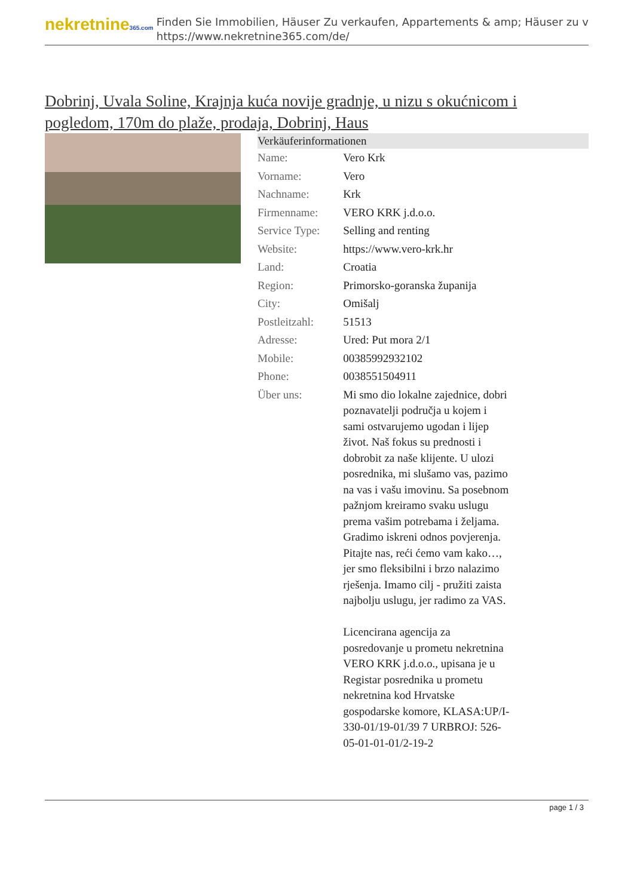nekretnine365.com
Finden Sie Immobilien, Häuser Zu verkaufen, Appartements & amp; Häuser zu v
https://www.nekretnine365.com/de/
Dobrinj, Uvala Soline, Krajnja kuća novije gradnje, u nizu s okućnicom i pogledom, 170m do plaže, prodaja, Dobrinj, Haus
| Verkäuferinformationen | |
| --- | --- |
| Name: | Vero Krk |
| Vorname: | Vero |
| Nachname: | Krk |
| Firmenname: | VERO KRK j.d.o.o. |
| Service Type: | Selling and renting |
| Website: | https://www.vero-krk.hr |
| Land: | Croatia |
| Region: | Primorsko-goranska županija |
| City: | Omišalj |
| Postleitzahl: | 51513 |
| Adresse: | Ured: Put mora 2/1 |
| Mobile: | 00385992932102 |
| Phone: | 0038551504911 |
| Über uns: | Mi smo dio lokalne zajednice, dobri poznavatelji područja u kojem i sami ostvarujemo ugodan i lijep život. Naš fokus su prednosti i dobrobit za naše klijente. U ulozi posrednika, mi slušamo vas, pazimo na vas i vašu imovinu. Sa posebnom pažnjom kreiramo svaku uslugu prema vašim potrebama i željama. Gradimo iskreni odnos povjerenja. Pitajte nas, reći ćemo vam kako…, jer smo fleksibilni i brzo nalazimo rješenja. Imamo cilj - pružiti zaista najbolju uslugu, jer radimo za VAS. Licencirana agencija za posredovanje u prometu nekretnina VERO KRK j.d.o.o., upisana je u Registar posrednika u prometu nekretnina kod Hrvatske gospodarske komore, KLASA:UP/I-330-01/19-01/39 7 URBROJ: 526-05-01-01-01/2-19-2 |
page 1 / 3